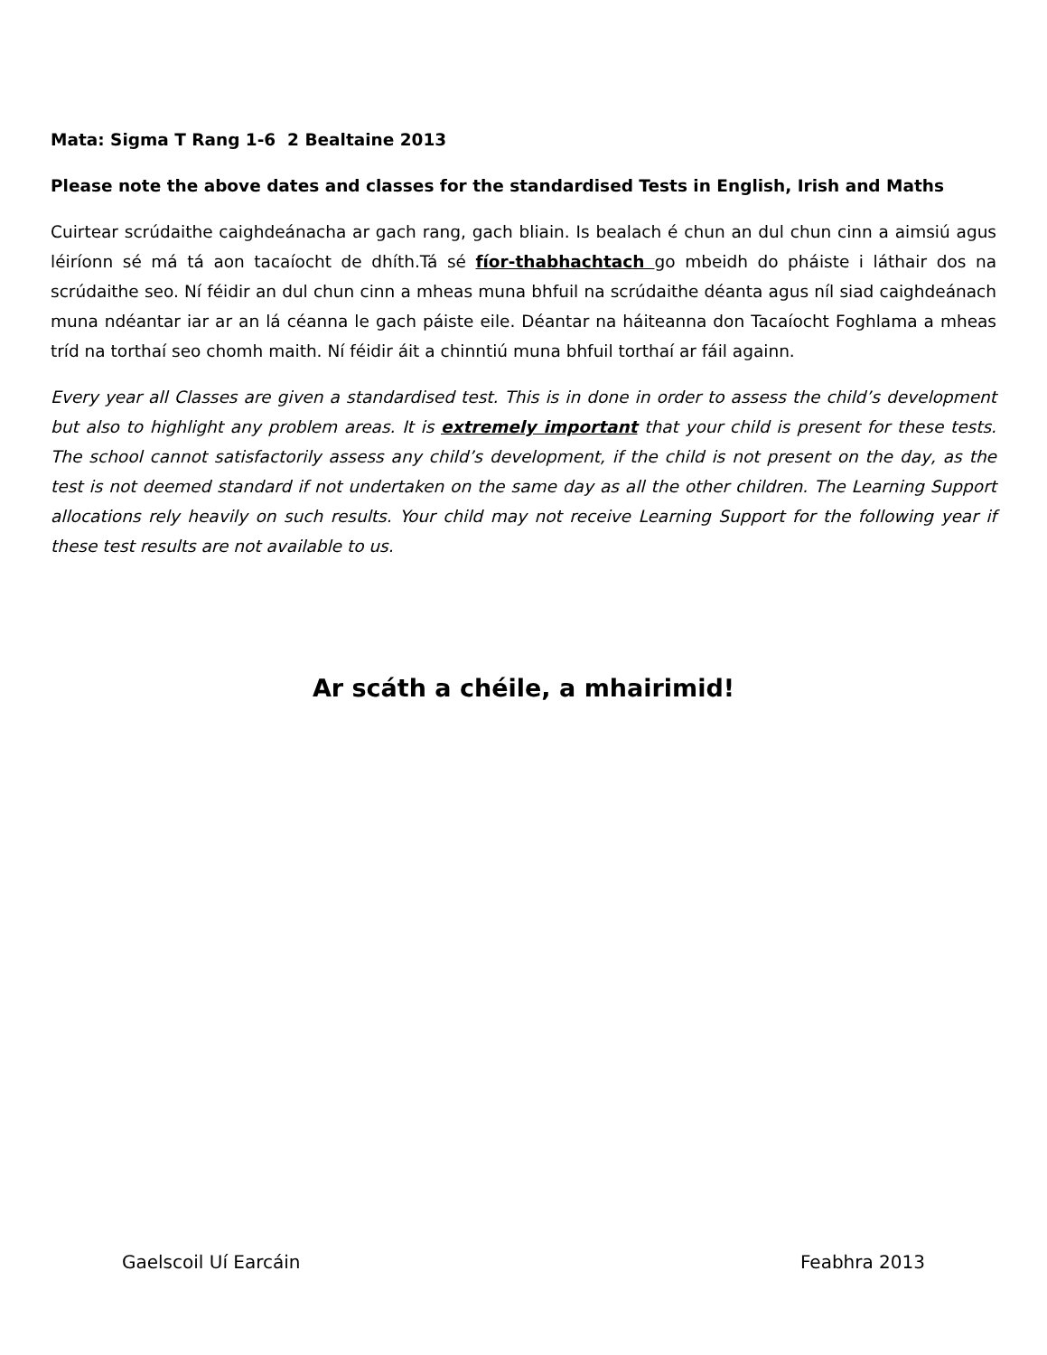Mata: Sigma T Rang 1-6 2 Bealtaine 2013
Please note the above dates and classes for the standardised Tests in English, Irish and Maths
Cuirtear scrúdaithe caighdeánacha ar gach rang, gach bliain. Is bealach é chun an dul chun cinn a aimsiú agus léiríonn sé má tá aon tacaíocht de dhíth.Tá sé fíor-thabhachtach go mbeidh do pháiste i láthair dos na scrúdaithe seo. Ní féidir an dul chun cinn a mheas muna bhfuil na scrúdaithe déanta agus níl siad caighdeánach muna ndéantar iar ar an lá céanna le gach páiste eile. Déantar na háiteanna don Tacaíocht Foghlama a mheas tríd na torthaí seo chomh maith. Ní féidir áit a chinntiú muna bhfuil torthaí ar fáil againn.
Every year all Classes are given a standardised test. This is in done in order to assess the child’s development but also to highlight any problem areas. It is extremely important that your child is present for these tests. The school cannot satisfactorily assess any child’s development, if the child is not present on the day, as the test is not deemed standard if not undertaken on the same day as all the other children. The Learning Support allocations rely heavily on such results. Your child may not receive Learning Support for the following year if these test results are not available to us.
Ar scáth a chéile, a mhairimid!
Gaelscoil Uí Earcáin Feabhra 2013